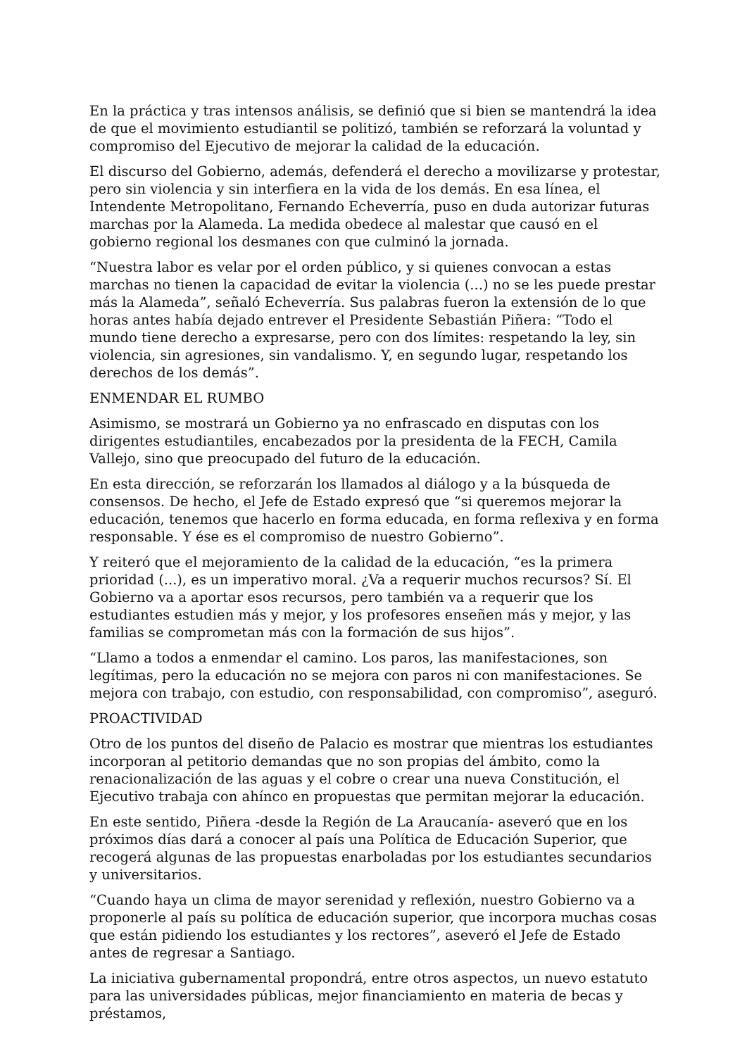En la práctica y tras intensos análisis, se definió que si bien se mantendrá la idea de que el movimiento estudiantil se politizó, también se reforzará la voluntad y compromiso del Ejecutivo de mejorar la calidad de la educación.
El discurso del Gobierno, además, defenderá el derecho a movilizarse y protestar, pero sin violencia y sin interfiera en la vida de los demás. En esa línea, el Intendente Metropolitano, Fernando Echeverría, puso en duda autorizar futuras marchas por la Alameda. La medida obedece al malestar que causó en el gobierno regional los desmanes con que culminó la jornada.
“Nuestra labor es velar por el orden público, y si quienes convocan a estas marchas no tienen la capacidad de evitar la violencia (...) no se les puede prestar más la Alameda”, señaló Echeverría. Sus palabras fueron la extensión de lo que horas antes había dejado entrever el Presidente Sebastián Piñera: “Todo el mundo tiene derecho a expresarse, pero con dos límites: respetando la ley, sin violencia, sin agresiones, sin vandalismo. Y, en segundo lugar, respetando los derechos de los demás”.
ENMENDAR EL RUMBO
Asimismo, se mostrará un Gobierno ya no enfrascado en disputas con los dirigentes estudiantiles, encabezados por la presidenta de la FECH, Camila Vallejo, sino que preocupado del futuro de la educación.
En esta dirección, se reforzarán los llamados al diálogo y a la búsqueda de consensos. De hecho, el Jefe de Estado expresó que “si queremos mejorar la educación, tenemos que hacerlo en forma educada, en forma reflexiva y en forma responsable. Y ése es el compromiso de nuestro Gobierno”.
Y reiteró que el mejoramiento de la calidad de la educación, “es la primera prioridad (...), es un imperativo moral. ¿Va a requerir muchos recursos? Sí. El Gobierno va a aportar esos recursos, pero también va a requerir que los estudiantes estudien más y mejor, y los profesores enseñen más y mejor, y las familias se comprometan más con la formación de sus hijos”.
“Llamo a todos a enmendar el camino. Los paros, las manifestaciones, son legítimas, pero la educación no se mejora con paros ni con manifestaciones. Se mejora con trabajo, con estudio, con responsabilidad, con compromiso”, aseguró.
PROACTIVIDAD
Otro de los puntos del diseño de Palacio es mostrar que mientras los estudiantes incorporan al petitorio demandas que no son propias del ámbito, como la renacionalización de las aguas y el cobre o crear una nueva Constitución, el Ejecutivo trabaja con ahínco en propuestas que permitan mejorar la educación.
En este sentido, Piñera -desde la Región de La Araucanía- aseveró que en los próximos días dará a conocer al país una Política de Educación Superior, que recogerá algunas de las propuestas enarboladas por los estudiantes secundarios y universitarios.
“Cuando haya un clima de mayor serenidad y reflexión, nuestro Gobierno va a proponerle al país su política de educación superior, que incorpora muchas cosas que están pidiendo los estudiantes y los rectores”, aseveró el Jefe de Estado antes de regresar a Santiago.
La iniciativa gubernamental propondrá, entre otros aspectos, un nuevo estatuto para las universidades públicas, mejor financiamiento en materia de becas y préstamos,